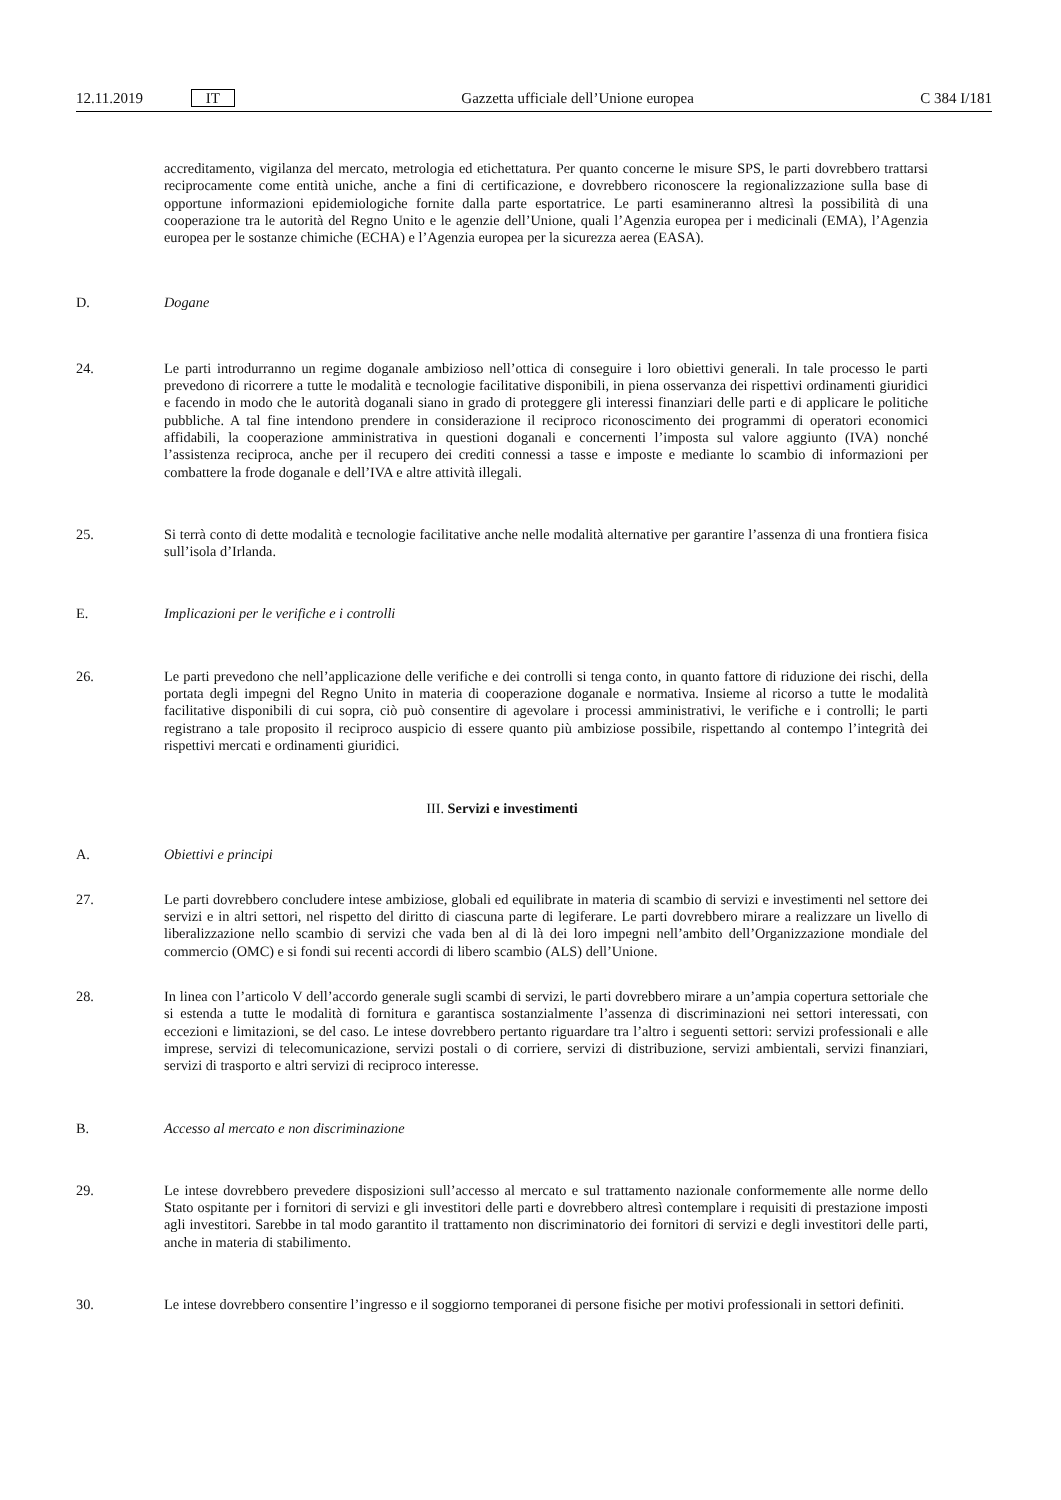12.11.2019 IT Gazzetta ufficiale dell’Unione europea C 384 I/181
accreditamento, vigilanza del mercato, metrologia ed etichettatura. Per quanto concerne le misure SPS, le parti dovrebbero trattarsi reciprocamente come entità uniche, anche a fini di certificazione, e dovrebbero riconoscere la regionalizzazione sulla base di opportune informazioni epidemiologiche fornite dalla parte esportatrice. Le parti esamineranno altresì la possibilità di una cooperazione tra le autorità del Regno Unito e le agenzie dell’Unione, quali l’Agenzia europea per i medicinali (EMA), l’Agenzia europea per le sostanze chimiche (ECHA) e l’Agenzia europea per la sicurezza aerea (EASA).
D. Dogane
24. Le parti introdurranno un regime doganale ambizioso nell’ottica di conseguire i loro obiettivi generali. In tale processo le parti prevedono di ricorrere a tutte le modalità e tecnologie facilitative disponibili, in piena osservanza dei rispettivi ordinamenti giuridici e facendo in modo che le autorità doganali siano in grado di proteggere gli interessi finanziari delle parti e di applicare le politiche pubbliche. A tal fine intendono prendere in considerazione il reciproco riconoscimento dei programmi di operatori economici affidabili, la cooperazione amministrativa in questioni doganali e concernenti l’imposta sul valore aggiunto (IVA) nonché l’assistenza reciproca, anche per il recupero dei crediti connessi a tasse e imposte e mediante lo scambio di informazioni per combattere la frode doganale e dell’IVA e altre attività illegali.
25. Si terrà conto di dette modalità e tecnologie facilitative anche nelle modalità alternative per garantire l’assenza di una frontiera fisica sull’isola d’Irlanda.
E. Implicazioni per le verifiche e i controlli
26. Le parti prevedono che nell’applicazione delle verifiche e dei controlli si tenga conto, in quanto fattore di riduzione dei rischi, della portata degli impegni del Regno Unito in materia di cooperazione doganale e normativa. Insieme al ricorso a tutte le modalità facilitative disponibili di cui sopra, ciò può consentire di agevolare i processi amministrativi, le verifiche e i controlli; le parti registrano a tale proposito il reciproco auspicio di essere quanto più ambiziose possibile, rispettando al contempo l’integrità dei rispettivi mercati e ordinamenti giuridici.
III. Servizi e investimenti
A. Obiettivi e principi
27. Le parti dovrebbero concludere intese ambiziose, globali ed equilibrate in materia di scambio di servizi e investimenti nel settore dei servizi e in altri settori, nel rispetto del diritto di ciascuna parte di legiferare. Le parti dovrebbero mirare a realizzare un livello di liberalizzazione nello scambio di servizi che vada ben al di là dei loro impegni nell’ambito dell’Organizzazione mondiale del commercio (OMC) e si fondi sui recenti accordi di libero scambio (ALS) dell’Unione.
28. In linea con l’articolo V dell’accordo generale sugli scambi di servizi, le parti dovrebbero mirare a un’ampia copertura settoriale che si estenda a tutte le modalità di fornitura e garantisca sostanzialmente l’assenza di discriminazioni nei settori interessati, con eccezioni e limitazioni, se del caso. Le intese dovrebbero pertanto riguardare tra l’altro i seguenti settori: servizi professionali e alle imprese, servizi di telecomunicazione, servizi postali o di corriere, servizi di distribuzione, servizi ambientali, servizi finanziari, servizi di trasporto e altri servizi di reciproco interesse.
B. Accesso al mercato e non discriminazione
29. Le intese dovrebbero prevedere disposizioni sull’accesso al mercato e sul trattamento nazionale conformemente alle norme dello Stato ospitante per i fornitori di servizi e gli investitori delle parti e dovrebbero altresì contemplare i requisiti di prestazione imposti agli investitori. Sarebbe in tal modo garantito il trattamento non discriminatorio dei fornitori di servizi e degli investitori delle parti, anche in materia di stabilimento.
30. Le intese dovrebbero consentire l’ingresso e il soggiorno temporanei di persone fisiche per motivi professionali in settori definiti.